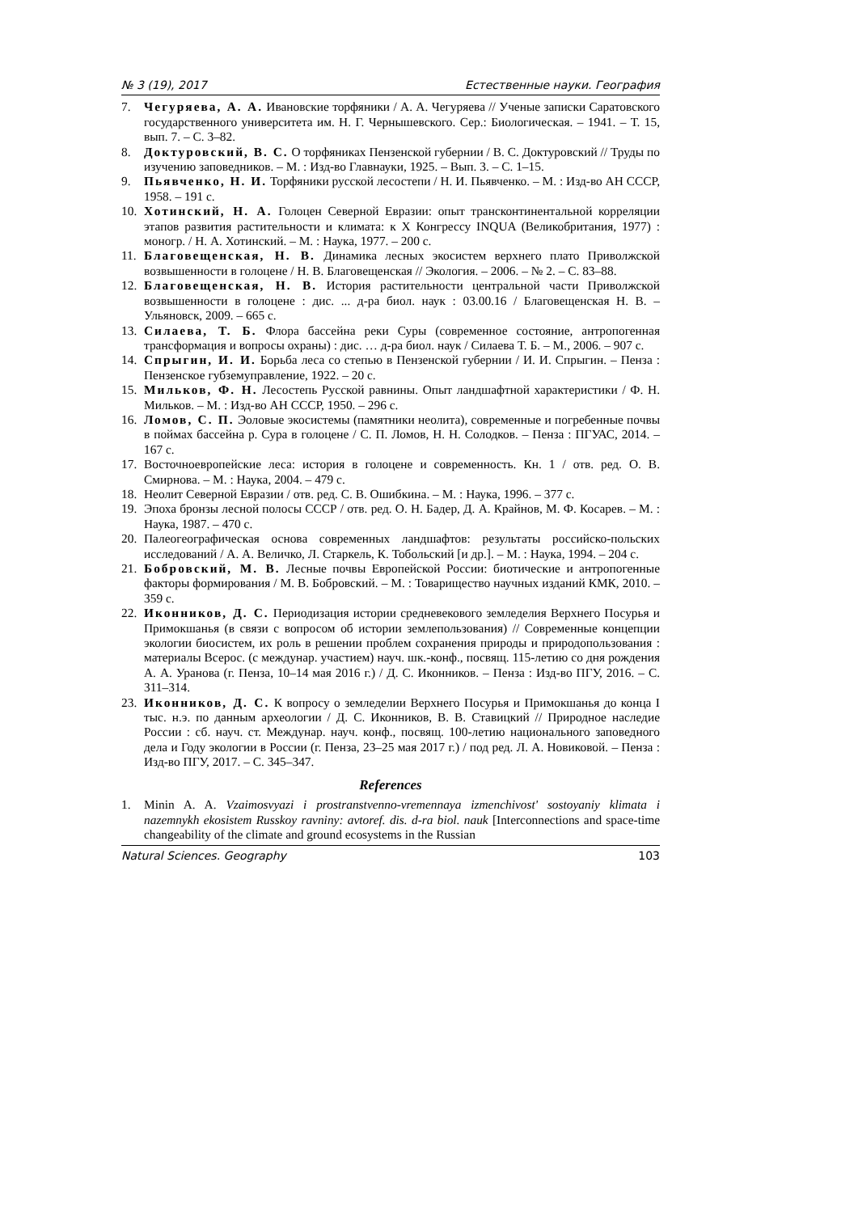№ 3 (19), 2017 Естественные науки. География
7. Чегуряева, А. А. Ивановские торфяники / А. А. Чегуряева // Ученые записки Саратовского государственного университета им. Н. Г. Чернышевского. Сер.: Биологическая. – 1941. – Т. 15, вып. 7. – С. 3–82.
8. Доктуровский, В. С. О торфяниках Пензенской губернии / В. С. Доктуровский // Труды по изучению заповедников. – М. : Изд-во Главнауки, 1925. – Вып. 3. – С. 1–15.
9. Пьявченко, Н. И. Торфяники русской лесостепи / Н. И. Пьявченко. – М. : Изд-во АН СССР, 1958. – 191 с.
10. Хотинский, Н. А. Голоцен Северной Евразии: опыт трансконтинентальной корреляции этапов развития растительности и климата: к X Конгрессу INQUA (Великобритания, 1977) : моногр. / Н. А. Хотинский. – М. : Наука, 1977. – 200 с.
11. Благовещенская, Н. В. Динамика лесных экосистем верхнего плато Приволжской возвышенности в голоцене / Н. В. Благовещенская // Экология. – 2006. – № 2. – С. 83–88.
12. Благовещенская, Н. В. История растительности центральной части Приволжской возвышенности в голоцене : дис. ... д-ра биол. наук : 03.00.16 / Благовещенская Н. В. – Ульяновск, 2009. – 665 с.
13. Силаева, Т. Б. Флора бассейна реки Суры (современное состояние, антропогенная трансформация и вопросы охраны) : дис. … д-ра биол. наук / Силаева Т. Б. – М., 2006. – 907 с.
14. Спрыгин, И. И. Борьба леса со степью в Пензенской губернии / И. И. Спрыгин. – Пенза : Пензенское губземуправление, 1922. – 20 с.
15. Мильков, Ф. Н. Лесостепь Русской равнины. Опыт ландшафтной характеристики / Ф. Н. Мильков. – М. : Изд-во АН СССР, 1950. – 296 с.
16. Ломов, С. П. Эоловые экосистемы (памятники неолита), современные и погребенные почвы в поймах бассейна р. Сура в голоцене / С. П. Ломов, Н. Н. Солодков. – Пенза : ПГУАС, 2014. – 167 с.
17. Восточноевропейские леса: история в голоцене и современность. Кн. 1 / отв. ред. О. В. Смирнова. – М. : Наука, 2004. – 479 с.
18. Неолит Северной Евразии / отв. ред. С. В. Ошибкина. – М. : Наука, 1996. – 377 с.
19. Эпоха бронзы лесной полосы СССР / отв. ред. О. Н. Бадер, Д. А. Крайнов, М. Ф. Косарев. – М. : Наука, 1987. – 470 с.
20. Палеогеографическая основа современных ландшафтов: результаты российско-польских исследований / А. А. Величко, Л. Старкель, К. Тобольский [и др.]. – М. : Наука, 1994. – 204 с.
21. Бобровский, М. В. Лесные почвы Европейской России: биотические и антропогенные факторы формирования / М. В. Бобровский. – М. : Товарищество научных изданий КМК, 2010. – 359 с.
22. Иконников, Д. С. Периодизация истории средневекового земледелия Верхнего Посурья и Примокшанья (в связи с вопросом об истории землепользования) // Современные концепции экологии биосистем, их роль в решении проблем сохранения природы и природопользования : материалы Всерос. (с междунар. участием) науч. шк.-конф., посвящ. 115-летию со дня рождения А. А. Уранова (г. Пенза, 10–14 мая 2016 г.) / Д. С. Иконников. – Пенза : Изд-во ПГУ, 2016. – С. 311–314.
23. Иконников, Д. С. К вопросу о земледелии Верхнего Посурья и Примокшанья до конца I тыс. н.э. по данным археологии / Д. С. Иконников, В. В. Ставицкий // Природное наследие России : сб. науч. ст. Междунар. науч. конф., посвящ. 100-летию национального заповедного дела и Году экологии в России (г. Пенза, 23–25 мая 2017 г.) / под ред. Л. А. Новиковой. – Пенза : Изд-во ПГУ, 2017. – С. 345–347.
References
1. Minin A. A. Vzaimosvyazi i prostranstvenno-vremennaya izmenchivost' sostoyaniy klimata i nazemnykh ekosistem Russkoy ravniny: avtoref. dis. d-ra biol. nauk [Interconnections and space-time changeability of the climate and ground ecosystems in the Russian
Natural Sciences. Geography 103